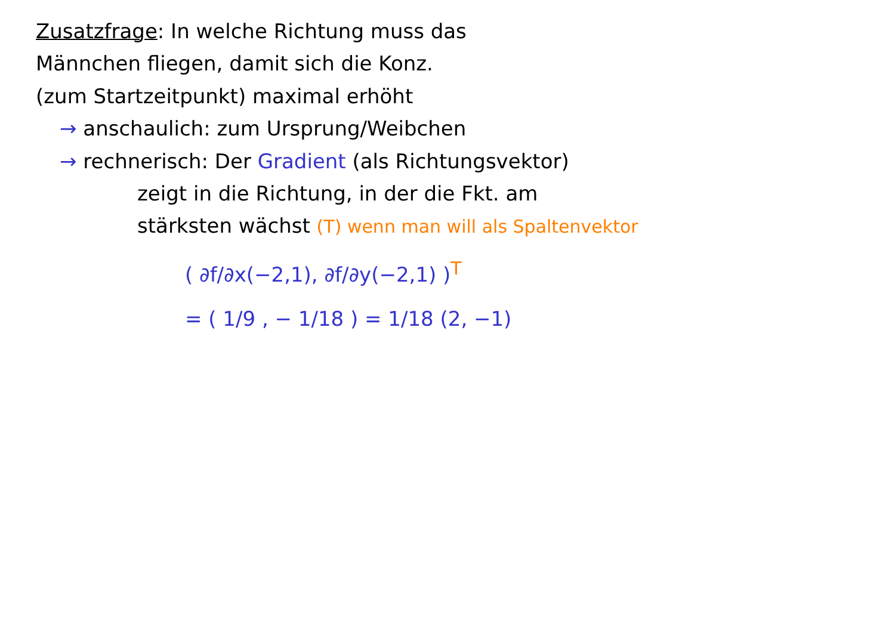Zusatzfrage: In welche Richtung muss das
Männchen fliegen, damit sich die Konz.
(zum Startzeitpunkt) maximal erhöht
→ anschaulich: zum Ursprung/Weibchen
→ rechnerisch: Der Gradient (als Richtungsvektor)
zeigt in die Richtung, in der die Fkt. am
stärksten wächst (T) wenn man will als Spaltenvektor
( ∂f/∂x(−2,1), ∂f/∂y(−2,1) )<sup>T</sup>
= ( 1/9 , − 1/18 ) = 1/18 (2, −1)